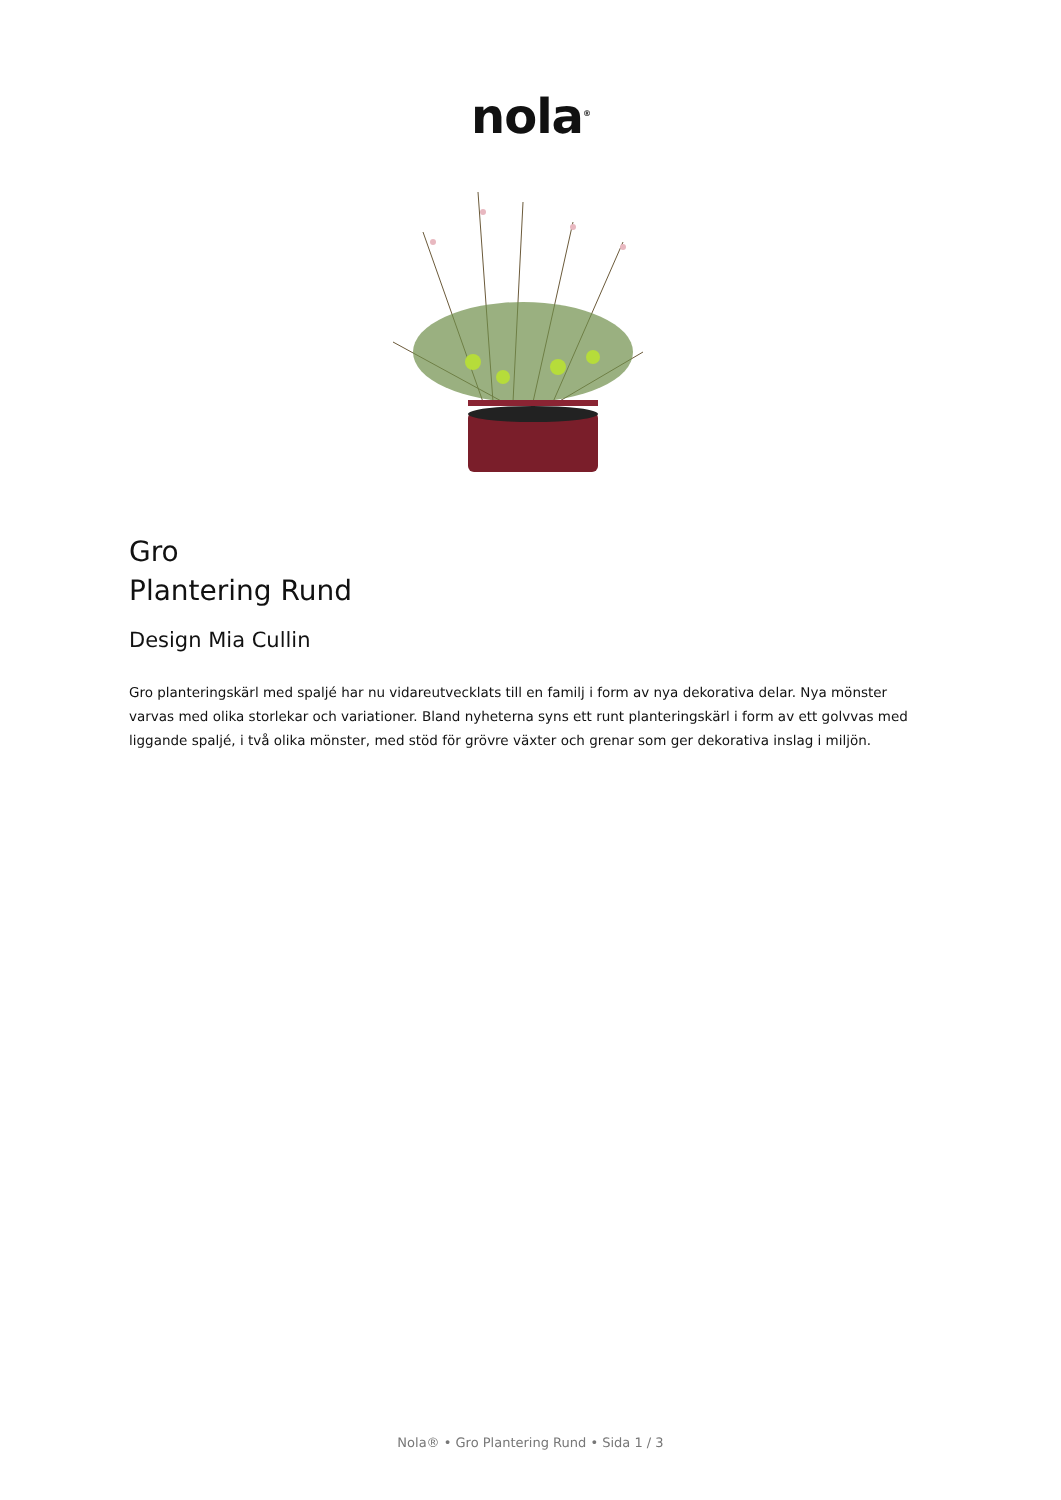nola<sup>®</sup>
Gro
Plantering Rund
Design Mia Cullin
Gro planteringskärl med spaljé har nu vidareutvecklats till en familj i form av nya dekorativa delar. Nya mönster varvas med olika storlekar och variationer. Bland nyheterna syns ett runt planteringskärl i form av ett golvvas med liggande spaljé, i två olika mönster, med stöd för grövre växter och grenar som ger dekorativa inslag i miljön.
Nola® • Gro Plantering Rund • Sida 1 / 3